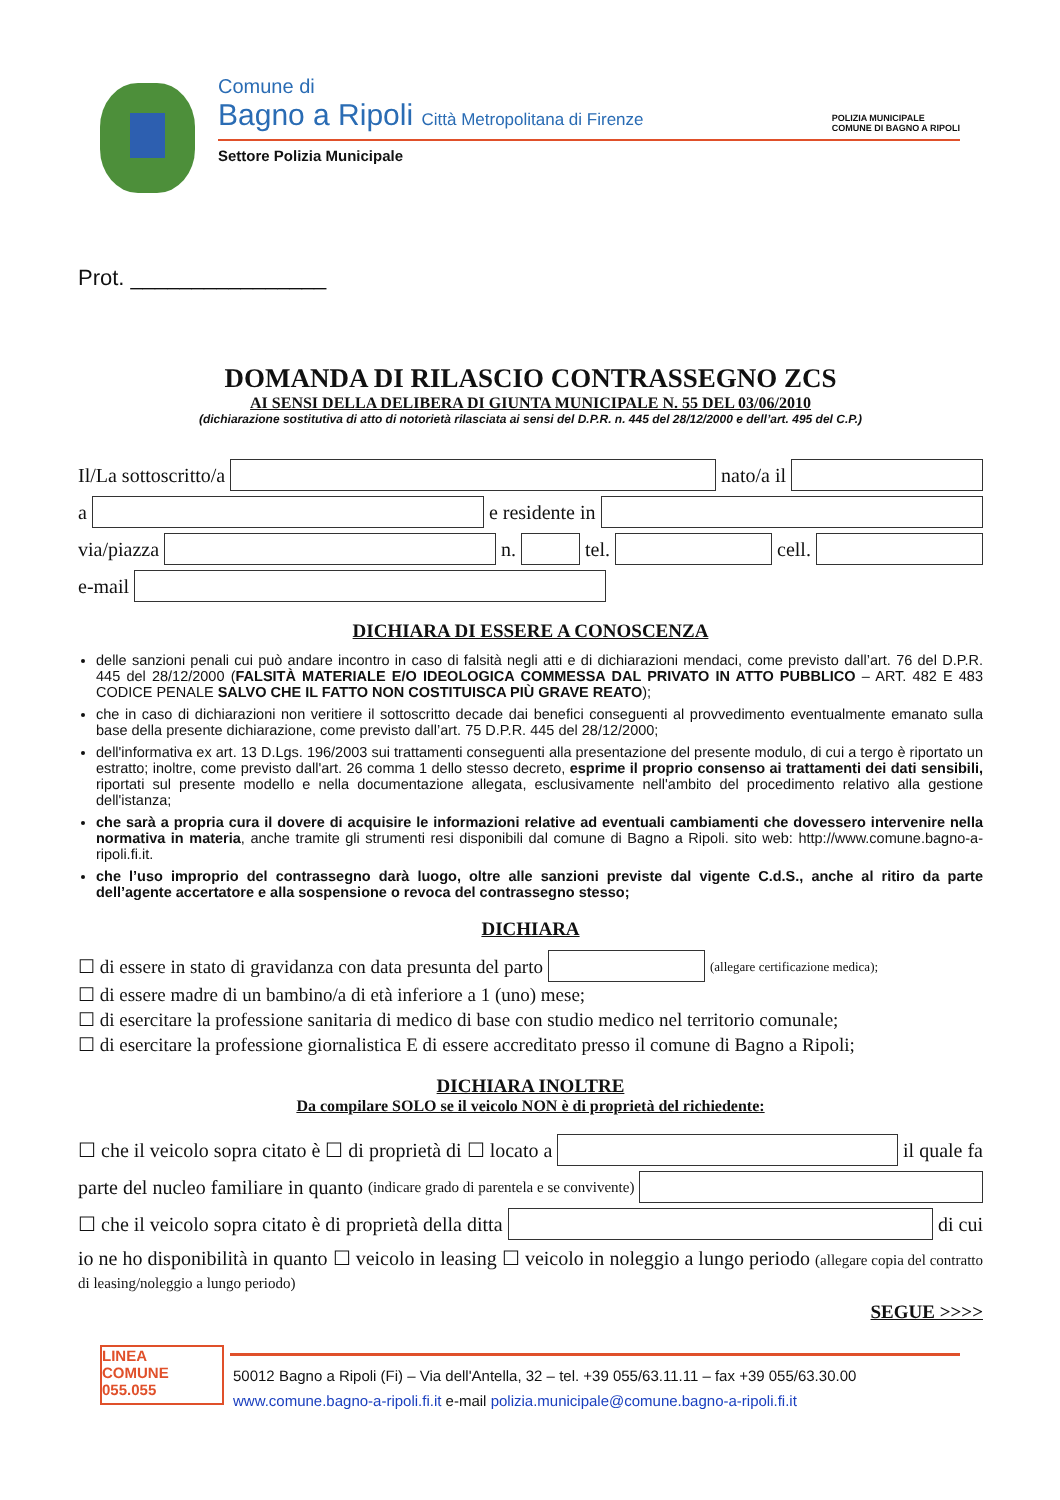Comune di
Bagno a Ripoli Città Metropolitana di Firenze
POLIZIA MUNICIPALE
COMUNE DI BAGNO A RIPOLI
Settore Polizia Municipale
Prot. ________________
DOMANDA DI RILASCIO CONTRASSEGNO ZCS
AI SENSI DELLA DELIBERA DI GIUNTA MUNICIPALE N. 55 DEL 03/06/2010
(dichiarazione sostitutiva di atto di notorietà rilasciata ai sensi del D.P.R. n. 445 del 28/12/2000 e dell’art. 495 del C.P.)
Il/La sottoscritto/a nato/a il
a e residente in
via/piazza n. tel. cell.
e-mail
DICHIARA DI ESSERE A CONOSCENZA
delle sanzioni penali cui può andare incontro in caso di falsità negli atti e di dichiarazioni mendaci, come previsto dall’art. 76 del D.P.R. 445 del 28/12/2000 (FALSITÀ MATERIALE E/O IDEOLOGICA COMMESSA DAL PRIVATO IN ATTO PUBBLICO – ART. 482 E 483 CODICE PENALE SALVO CHE IL FATTO NON COSTITUISCA PIÙ GRAVE REATO);
che in caso di dichiarazioni non veritiere il sottoscritto decade dai benefici conseguenti al provvedimento eventualmente emanato sulla base della presente dichiarazione, come previsto dall’art. 75 D.P.R. 445 del 28/12/2000;
dell'informativa ex art. 13 D.Lgs. 196/2003 sui trattamenti conseguenti alla presentazione del presente modulo, di cui a tergo è riportato un estratto; inoltre, come previsto dall'art. 26 comma 1 dello stesso decreto, esprime il proprio consenso ai trattamenti dei dati sensibili, riportati sul presente modello e nella documentazione allegata, esclusivamente nell'ambito del procedimento relativo alla gestione dell'istanza;
che sarà a propria cura il dovere di acquisire le informazioni relative ad eventuali cambiamenti che dovessero intervenire nella normativa in materia, anche tramite gli strumenti resi disponibili dal comune di Bagno a Ripoli. sito web: http://www.comune.bagno-a-ripoli.fi.it.
che l’uso improprio del contrassegno darà luogo, oltre alle sanzioni previste dal vigente C.d.S., anche al ritiro da parte dell’agente accertatore e alla sospensione o revoca del contrassegno stesso;
DICHIARA
☐ di essere in stato di gravidanza con data presunta del parto (allegare certificazione medica);
☐ di essere madre di un bambino/a di età inferiore a 1 (uno) mese;
☐ di esercitare la professione sanitaria di medico di base con studio medico nel territorio comunale;
☐ di esercitare la professione giornalistica E di essere accreditato presso il comune di Bagno a Ripoli;
DICHIARA INOLTRE
Da compilare SOLO se il veicolo NON è di proprietà del richiedente:
☐ che il veicolo sopra citato è ☐ di proprietà di ☐ locato a il quale fa
parte del nucleo familiare in quanto (indicare grado di parentela e se convivente)
☐ che il veicolo sopra citato è di proprietà della ditta di cui
io ne ho disponibilità in quanto ☐ veicolo in leasing ☐ veicolo in noleggio a lungo periodo (allegare copia del contratto di leasing/noleggio a lungo periodo)
SEGUE >>>>
LINEA
COMUNE
055.055
50012 Bagno a Ripoli (Fi) – Via dell'Antella, 32 – tel. +39 055/63.11.11 – fax +39 055/63.30.00
www.comune.bagno-a-ripoli.fi.it e-mail polizia.municipale@comune.bagno-a-ripoli.fi.it